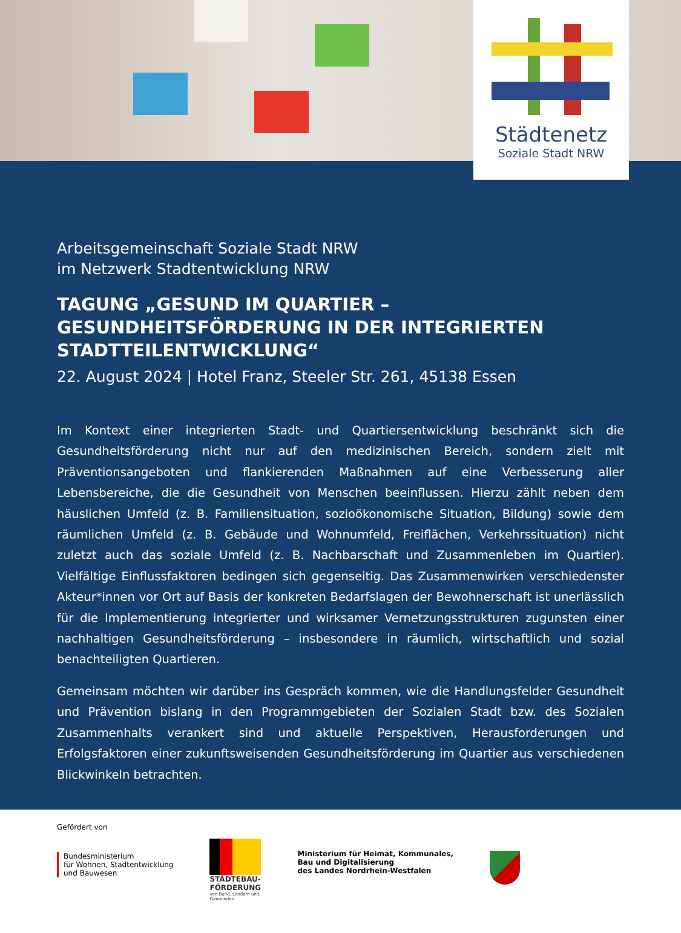Städtenetz
Soziale Stadt NRW
Arbeitsgemeinschaft Soziale Stadt NRW
im Netzwerk Stadtentwicklung NRW
TAGUNG „GESUND IM QUARTIER – GESUNDHEITSFÖRDERUNG IN DER INTEGRIERTEN STADTTEILENTWICKLUNG“
22. August 2024 | Hotel Franz, Steeler Str. 261, 45138 Essen
Im Kontext einer integrierten Stadt- und Quartiersentwicklung beschränkt sich die Gesundheitsförderung nicht nur auf den medizinischen Bereich, sondern zielt mit Präventionsangeboten und flankierenden Maßnahmen auf eine Verbesserung aller Lebensbereiche, die die Gesundheit von Menschen beeinflussen. Hierzu zählt neben dem häuslichen Umfeld (z. B. Familiensituation, sozioökonomische Situation, Bildung) sowie dem räumlichen Umfeld (z. B. Gebäude und Wohnumfeld, Freiflächen, Verkehrssituation) nicht zuletzt auch das soziale Umfeld (z. B. Nachbarschaft und Zusammenleben im Quartier). Vielfältige Einflussfaktoren bedingen sich gegenseitig. Das Zusammenwirken verschiedenster Akteur*innen vor Ort auf Basis der konkreten Bedarfslagen der Bewohnerschaft ist unerlässlich für die Implementierung integrierter und wirksamer Vernetzungsstrukturen zugunsten einer nachhaltigen Gesundheitsförderung – insbesondere in räumlich, wirtschaftlich und sozial benachteiligten Quartieren.
Gemeinsam möchten wir darüber ins Gespräch kommen, wie die Handlungsfelder Gesundheit und Prävention bislang in den Programmgebieten der Sozialen Stadt bzw. des Sozialen Zusammenhalts verankert sind und aktuelle Perspektiven, Herausforderungen und Erfolgsfaktoren einer zukunftsweisenden Gesundheitsförderung im Quartier aus verschiedenen Blickwinkeln betrachten.
Gefördert von
Bundesministerium
für Wohnen, Stadtentwicklung
und Bauwesen
STÄDTEBAU-
FÖRDERUNG
von Bund, Ländern und
Gemeinden
Ministerium für Heimat, Kommunales,
Bau und Digitalisierung
des Landes Nordrhein-Westfalen